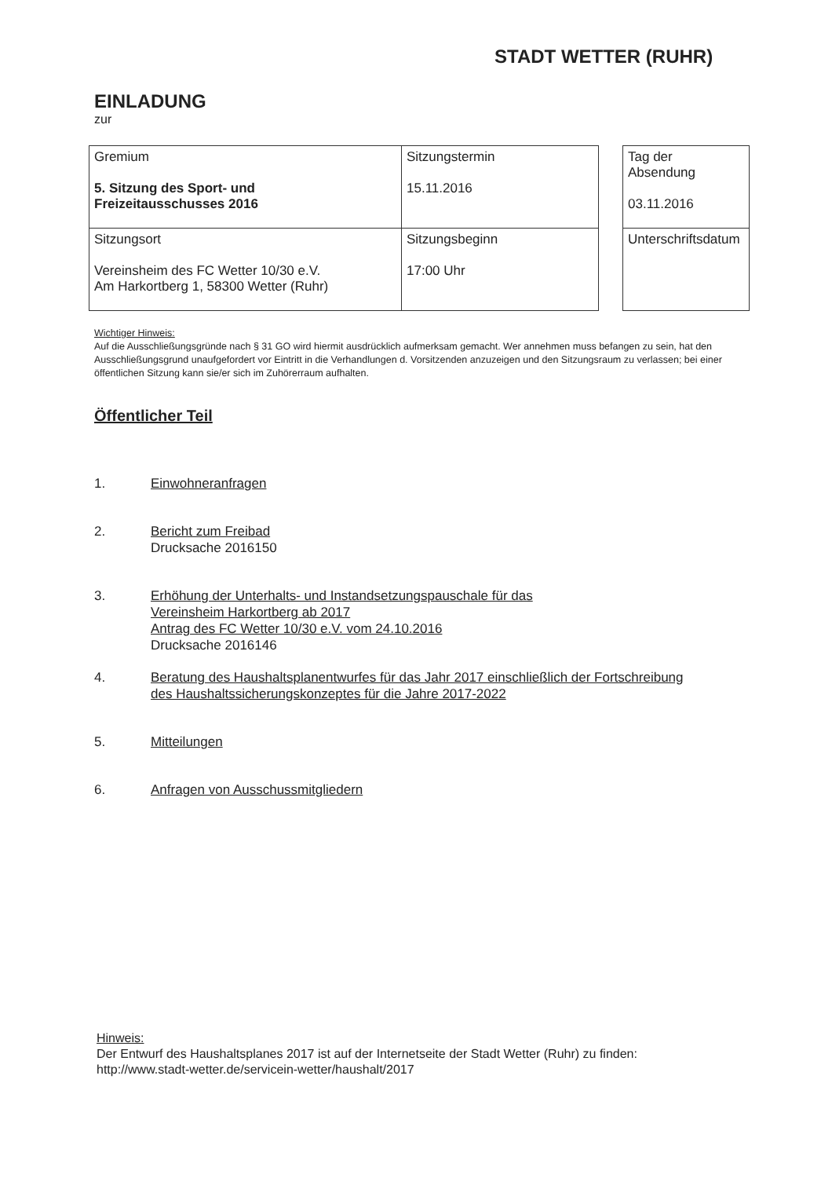STADT WETTER (RUHR)
EINLADUNG
zur
| Gremium 5. Sitzung des Sport- und Freizeitausschusses 2016 | Sitzungstermin 15.11.2016 |
| Sitzungsort Vereinsheim des FC Wetter 10/30 e.V. Am Harkortberg 1, 58300 Wetter (Ruhr) | Sitzungsbeginn 17:00 Uhr |
| Tag der Absendung 03.11.2016 |
| Unterschriftsdatum |
Wichtiger Hinweis:
Auf die Ausschließungsgründe nach § 31 GO wird hiermit ausdrücklich aufmerksam gemacht. Wer annehmen muss befangen zu sein, hat den Ausschließungsgrund unaufgefordert vor Eintritt in die Verhandlungen d. Vorsitzenden anzuzeigen und den Sitzungsraum zu verlassen; bei einer öffentlichen Sitzung kann sie/er sich im Zuhörerraum aufhalten.
Öffentlicher Teil
1. Einwohneranfragen
2. Bericht zum Freibad
Drucksache 2016150
3. Erhöhung der Unterhalts- und Instandsetzungspauschale für das
Vereinsheim Harkortberg ab 2017
Antrag des FC Wetter 10/30 e.V. vom 24.10.2016
Drucksache 2016146
4. Beratung des Haushaltsplanentwurfes für das Jahr 2017 einschließlich der Fortschreibung
des Haushaltssicherungskonzeptes für die Jahre 2017-2022
5. Mitteilungen
6. Anfragen von Ausschussmitgliedern
Hinweis:
Der Entwurf des Haushaltsplanes 2017 ist auf der Internetseite der Stadt Wetter (Ruhr) zu finden:
http://www.stadt-wetter.de/servicein-wetter/haushalt/2017